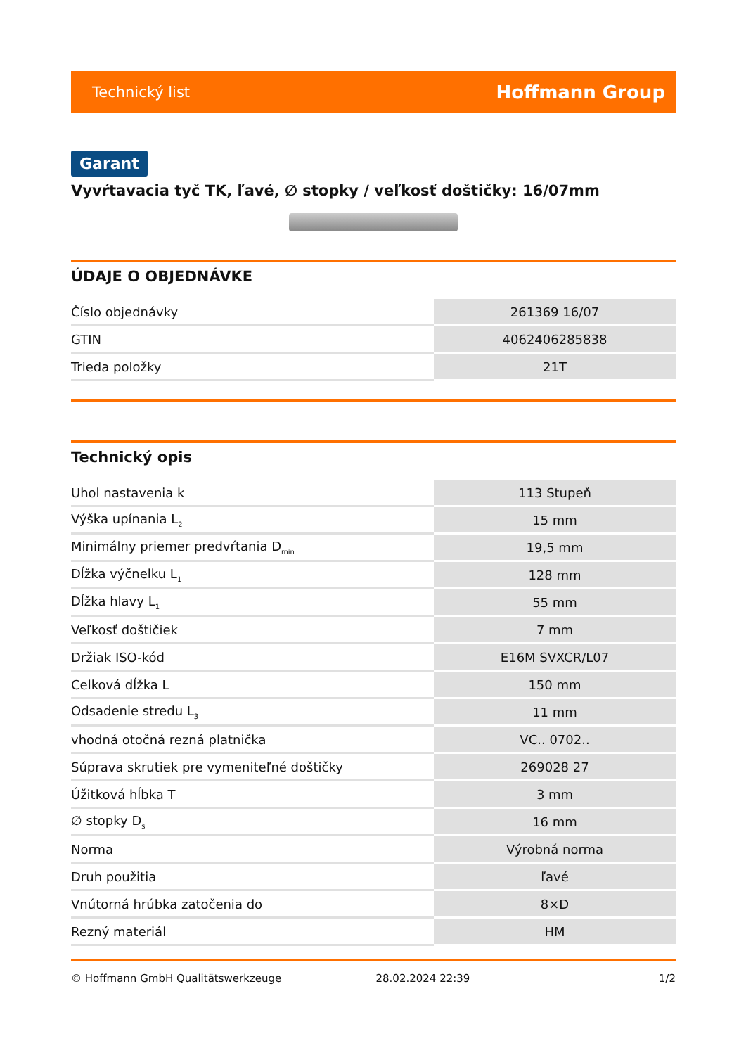Technický list Hoffmann Group
Garant
Vyvŕtavacia tyč TK, ľavé, ∅ stopky / veľkosť doštičky: 16/07mm
ÚDAJE O OBJEDNÁVKE
| Číslo objednávky | 261369 16/07 |
| GTIN | 4062406285838 |
| Trieda položky | 21T |
Technický opis
| Uhol nastavenia k | 113 Stupeň |
| Výška upínania L<sub>2</sub> | 15 mm |
| Minimálny priemer predvŕtania D<sub>min</sub> | 19,5 mm |
| Dĺžka výčnelku L<sub>1</sub> | 128 mm |
| Dĺžka hlavy L<sub>1</sub> | 55 mm |
| Veľkosť doštičiek | 7 mm |
| Držiak ISO-kód | E16M SVXCR/L07 |
| Celková dĺžka L | 150 mm |
| Odsadenie stredu L<sub>3</sub> | 11 mm |
| vhodná otočná rezná platnička | VC.. 0702.. |
| Súprava skrutiek pre vymeniteľné doštičky | 269028 27 |
| Úžitková hĺbka T | 3 mm |
| ∅ stopky D<sub>s</sub> | 16 mm |
| Norma | Výrobná norma |
| Druh použitia | ľavé |
| Vnútorná hrúbka zatočenia do | 8×D |
| Rezný materiál | HM |
© Hoffmann GmbH Qualitätswerkzeuge 28.02.2024 22:39 1/2